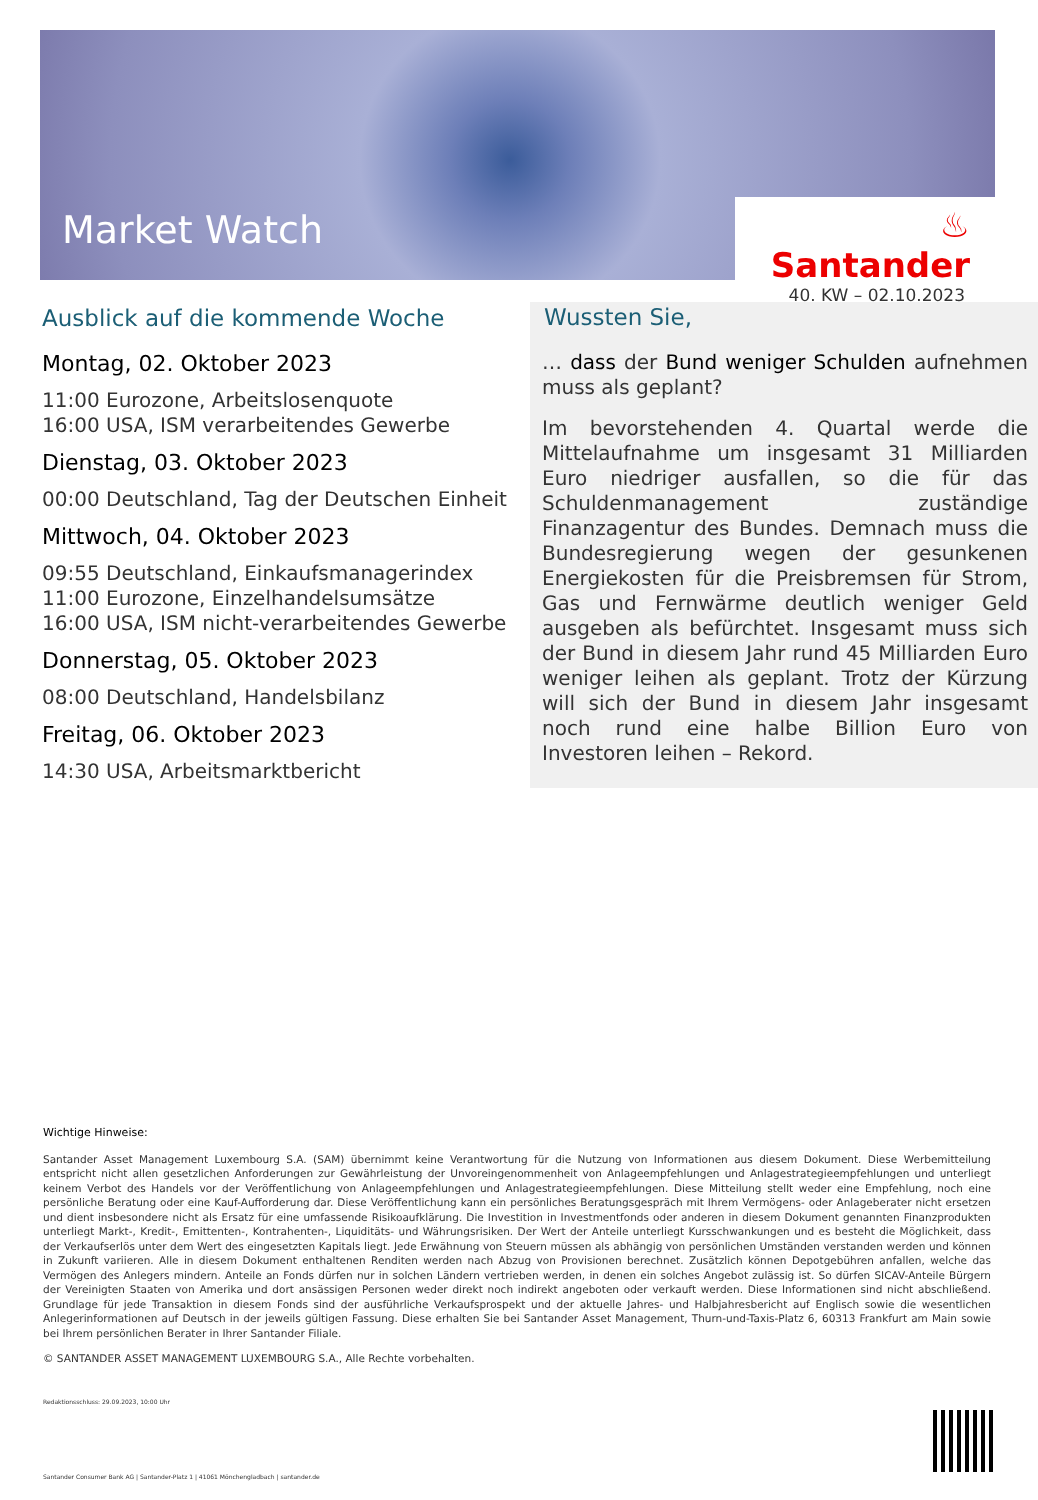Market Watch
♨ Santander
40. KW – 02.10.2023
Ausblick auf die kommende Woche
Montag, 02. Oktober 2023
11:00 Eurozone, Arbeitslosenquote
16:00 USA, ISM verarbeitendes Gewerbe
Dienstag, 03. Oktober 2023
00:00 Deutschland, Tag der Deutschen Einheit
Mittwoch, 04. Oktober 2023
09:55 Deutschland, Einkaufsmanagerindex
11:00 Eurozone, Einzelhandelsumsätze
16:00 USA, ISM nicht-verarbeitendes Gewerbe
Donnerstag, 05. Oktober 2023
08:00 Deutschland, Handelsbilanz
Freitag, 06. Oktober 2023
14:30 USA, Arbeitsmarktbericht
Wussten Sie,
… dass der Bund weniger Schulden aufnehmen muss als geplant?
Im bevorstehenden 4. Quartal werde die Mittelaufnahme um insgesamt 31 Milliarden Euro niedriger ausfallen, so die für das Schuldenmanagement zuständige Finanzagentur des Bundes. Demnach muss die Bundesregierung wegen der gesunkenen Energiekosten für die Preisbremsen für Strom, Gas und Fernwärme deutlich weniger Geld ausgeben als befürchtet. Insgesamt muss sich der Bund in diesem Jahr rund 45 Milliarden Euro weniger leihen als geplant. Trotz der Kürzung will sich der Bund in diesem Jahr insgesamt noch rund eine halbe Billion Euro von Investoren leihen – Rekord.
Wichtige Hinweise:
Santander Asset Management Luxembourg S.A. (SAM) übernimmt keine Verantwortung für die Nutzung von Informationen aus diesem Dokument. Diese Werbemitteilung entspricht nicht allen gesetzlichen Anforderungen zur Gewährleistung der Unvoreingenommenheit von Anlageempfehlungen und Anlagestrategieempfehlungen und unterliegt keinem Verbot des Handels vor der Veröffentlichung von Anlageempfehlungen und Anlagestrategieempfehlungen. Diese Mitteilung stellt weder eine Empfehlung, noch eine persönliche Beratung oder eine Kauf-Aufforderung dar. Diese Veröffentlichung kann ein persönliches Beratungsgespräch mit Ihrem Vermögens- oder Anlageberater nicht ersetzen und dient insbesondere nicht als Ersatz für eine umfassende Risikoaufklärung. Die Investition in Investmentfonds oder anderen in diesem Dokument genannten Finanzprodukten unterliegt Markt-, Kredit-, Emittenten-, Kontrahenten-, Liquiditäts- und Währungsrisiken. Der Wert der Anteile unterliegt Kursschwankungen und es besteht die Möglichkeit, dass der Verkaufserlös unter dem Wert des eingesetzten Kapitals liegt. Jede Erwähnung von Steuern müssen als abhängig von persönlichen Umständen verstanden werden und können in Zukunft variieren. Alle in diesem Dokument enthaltenen Renditen werden nach Abzug von Provisionen berechnet. Zusätzlich können Depotgebühren anfallen, welche das Vermögen des Anlegers mindern. Anteile an Fonds dürfen nur in solchen Ländern vertrieben werden, in denen ein solches Angebot zulässig ist. So dürfen SICAV-Anteile Bürgern der Vereinigten Staaten von Amerika und dort ansässigen Personen weder direkt noch indirekt angeboten oder verkauft werden. Diese Informationen sind nicht abschließend. Grundlage für jede Transaktion in diesem Fonds sind der ausführliche Verkaufsprospekt und der aktuelle Jahres- und Halbjahresbericht auf Englisch sowie die wesentlichen Anlegerinformationen auf Deutsch in der jeweils gültigen Fassung. Diese erhalten Sie bei Santander Asset Management, Thurn-und-Taxis-Platz 6, 60313 Frankfurt am Main sowie bei Ihrem persönlichen Berater in Ihrer Santander Filiale.
© SANTANDER ASSET MANAGEMENT LUXEMBOURG S.A., Alle Rechte vorbehalten.
Redaktionsschluss: 29.09.2023, 10:00 Uhr
Santander Consumer Bank AG | Santander-Platz 1 | 41061 Mönchengladbach | santander.de